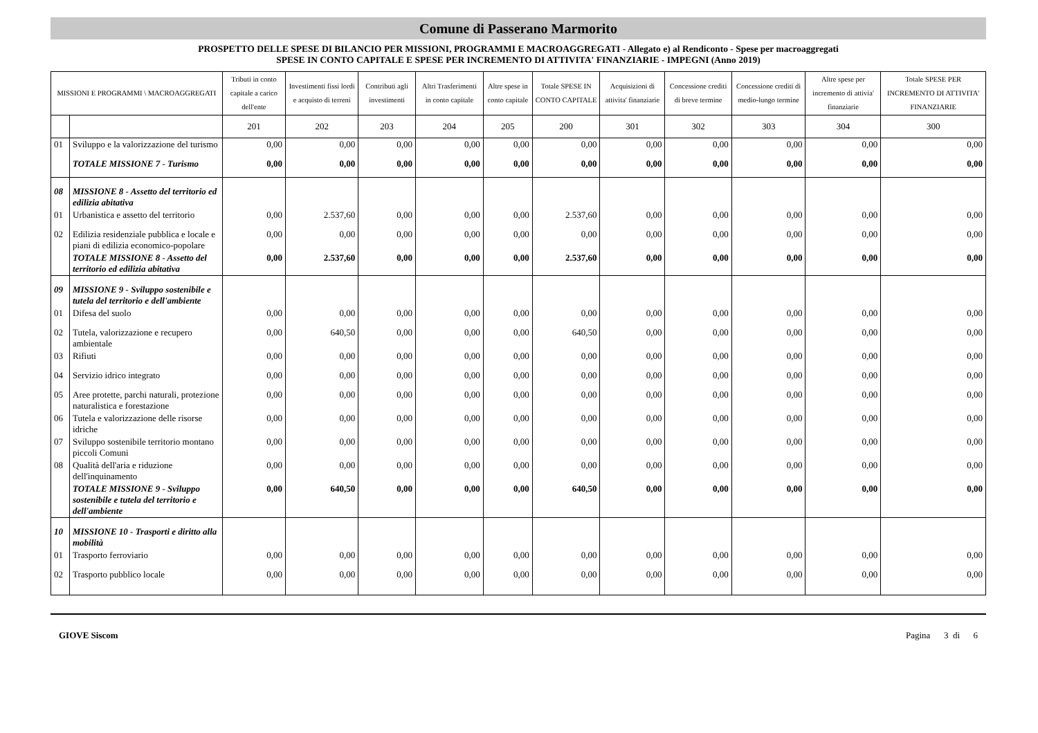Comune di Passerano Marmorito
PROSPETTO DELLE SPESE DI BILANCIO PER MISSIONI, PROGRAMMI E MACROAGGREGATI - Allegato e) al Rendiconto - Spese per macroaggregati
SPESE IN CONTO CAPITALE E SPESE PER INCREMENTO DI ATTIVITA' FINANZIARIE - IMPEGNI (Anno 2019)
| MISSIONI E PROGRAMMI \ MACROAGGREGATI | | Tributi in conto capitale a carico dell'ente | Investimenti fissi lordi e acquisto di terreni | Contributi agli investimenti | Altri Trasferimenti in conto capitale | Altre spese in conto capitale | Totale SPESE IN CONTO CAPITALE | Acquisizioni di attivita' finanziarie | Concessione crediti di breve termine | Concessione crediti di medio-lungo termine | Altre spese per incremento di attivia' finanziarie | Totale SPESE PER INCREMENTO DI ATTIVITA' FINANZIARIE |
| --- | --- | --- | --- | --- | --- | --- | --- | --- | --- | --- | --- | --- |
| | | 201 | 202 | 203 | 204 | 205 | 200 | 301 | 302 | 303 | 304 | 300 |
| 01 | Sviluppo e la valorizzazione del turismo | 0,00 | 0,00 | 0,00 | 0,00 | 0,00 | 0,00 | 0,00 | 0,00 | 0,00 | 0,00 | 0,00 |
| | TOTALE MISSIONE 7 - Turismo | 0,00 | 0,00 | 0,00 | 0,00 | 0,00 | 0,00 | 0,00 | 0,00 | 0,00 | 0,00 | 0,00 |
| 08 | MISSIONE 8 - Assetto del territorio ed edilizia abitativa | | | | | | | | | | | |
| 01 | Urbanistica e assetto del territorio | 0,00 | 2.537,60 | 0,00 | 0,00 | 0,00 | 2.537,60 | 0,00 | 0,00 | 0,00 | 0,00 | 0,00 |
| 02 | Edilizia residenziale pubblica e locale e piani di edilizia economico-popolare | 0,00 | 0,00 | 0,00 | 0,00 | 0,00 | 0,00 | 0,00 | 0,00 | 0,00 | 0,00 | 0,00 |
| | TOTALE MISSIONE 8 - Assetto del territorio ed edilizia abitativa | 0,00 | 2.537,60 | 0,00 | 0,00 | 0,00 | 2.537,60 | 0,00 | 0,00 | 0,00 | 0,00 | 0,00 |
| 09 | MISSIONE 9 - Sviluppo sostenibile e tutela del territorio e dell'ambiente | | | | | | | | | | | |
| 01 | Difesa del suolo | 0,00 | 0,00 | 0,00 | 0,00 | 0,00 | 0,00 | 0,00 | 0,00 | 0,00 | 0,00 | 0,00 |
| 02 | Tutela, valorizzazione e recupero ambientale | 0,00 | 640,50 | 0,00 | 0,00 | 0,00 | 640,50 | 0,00 | 0,00 | 0,00 | 0,00 | 0,00 |
| 03 | Rifiuti | 0,00 | 0,00 | 0,00 | 0,00 | 0,00 | 0,00 | 0,00 | 0,00 | 0,00 | 0,00 | 0,00 |
| 04 | Servizio idrico integrato | 0,00 | 0,00 | 0,00 | 0,00 | 0,00 | 0,00 | 0,00 | 0,00 | 0,00 | 0,00 | 0,00 |
| 05 | Aree protette, parchi naturali, protezione naturalistica e forestazione | 0,00 | 0,00 | 0,00 | 0,00 | 0,00 | 0,00 | 0,00 | 0,00 | 0,00 | 0,00 | 0,00 |
| 06 | Tutela e valorizzazione delle risorse idriche | 0,00 | 0,00 | 0,00 | 0,00 | 0,00 | 0,00 | 0,00 | 0,00 | 0,00 | 0,00 | 0,00 |
| 07 | Sviluppo sostenibile territorio montano piccoli Comuni | 0,00 | 0,00 | 0,00 | 0,00 | 0,00 | 0,00 | 0,00 | 0,00 | 0,00 | 0,00 | 0,00 |
| 08 | Qualità dell'aria e riduzione dell'inquinamento | 0,00 | 0,00 | 0,00 | 0,00 | 0,00 | 0,00 | 0,00 | 0,00 | 0,00 | 0,00 | 0,00 |
| | TOTALE MISSIONE 9 - Sviluppo sostenibile e tutela del territorio e dell'ambiente | 0,00 | 640,50 | 0,00 | 0,00 | 0,00 | 640,50 | 0,00 | 0,00 | 0,00 | 0,00 | 0,00 |
| 10 | MISSIONE 10 - Trasporti e diritto alla mobilità | | | | | | | | | | | |
| 01 | Trasporto ferroviario | 0,00 | 0,00 | 0,00 | 0,00 | 0,00 | 0,00 | 0,00 | 0,00 | 0,00 | 0,00 | 0,00 |
| 02 | Trasporto pubblico locale | 0,00 | 0,00 | 0,00 | 0,00 | 0,00 | 0,00 | 0,00 | 0,00 | 0,00 | 0,00 | 0,00 |
GIOVE Siscom Pagina 3 di 6